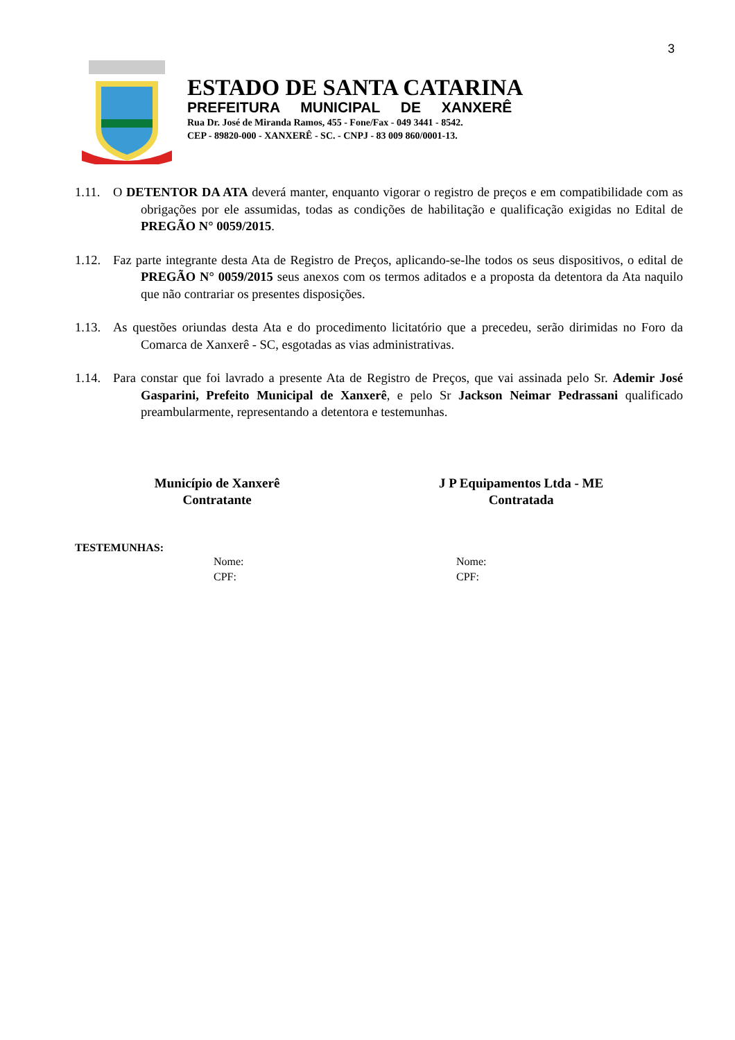3
ESTADO DE SANTA CATARINA
PREFEITURA MUNICIPAL DE XANXERÊ
Rua Dr. José de Miranda Ramos, 455 - Fone/Fax - 049 3441 - 8542.
CEP - 89820-000 - XANXERÊ - SC. - CNPJ - 83 009 860/0001-13.
1.11. O DETENTOR DA ATA deverá manter, enquanto vigorar o registro de preços e em compatibilidade com as obrigações por ele assumidas, todas as condições de habilitação e qualificação exigidas no Edital de PREGÃO N° 0059/2015.
1.12. Faz parte integrante desta Ata de Registro de Preços, aplicando-se-lhe todos os seus dispositivos, o edital de PREGÃO N° 0059/2015 seus anexos com os termos aditados e a proposta da detentora da Ata naquilo que não contrariar os presentes disposições.
1.13. As questões oriundas desta Ata e do procedimento licitatório que a precedeu, serão dirimidas no Foro da Comarca de Xanxerê - SC, esgotadas as vias administrativas.
1.14. Para constar que foi lavrado a presente Ata de Registro de Preços, que vai assinada pelo Sr. Ademir José Gasparini, Prefeito Municipal de Xanxerê, e pelo Sr Jackson Neimar Pedrassani qualificado preambularmente, representando a detentora e testemunhas.
Município de Xanxerê
Contratante
J P Equipamentos Ltda - ME
Contratada
TESTEMUNHAS:
Nome:
CPF:
Nome:
CPF: